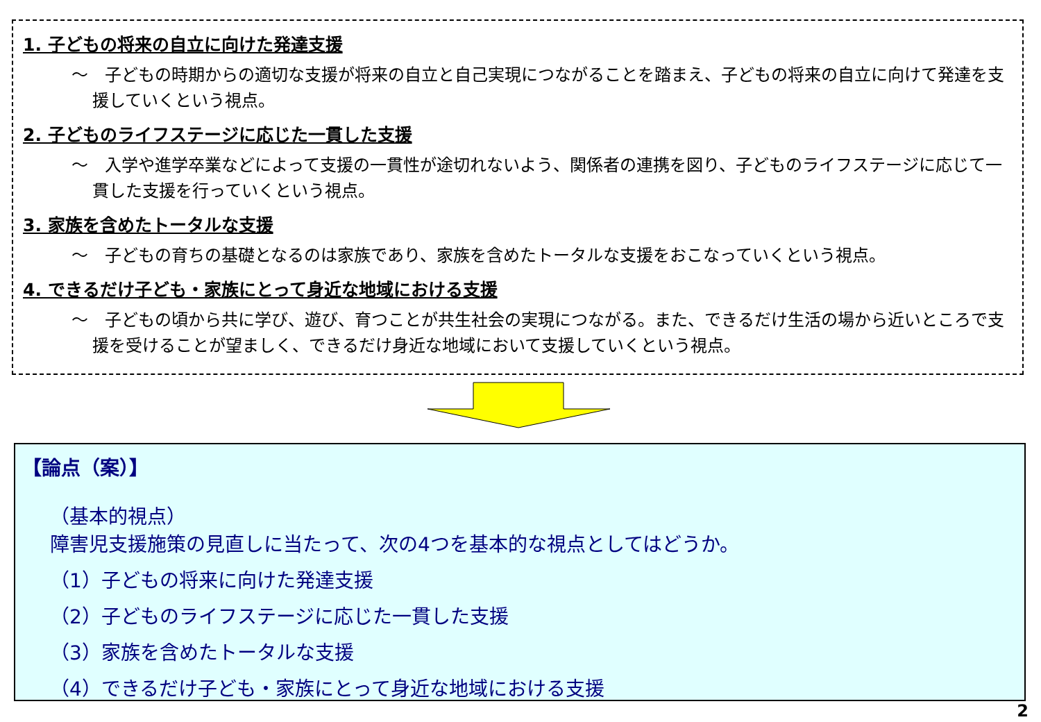1. 子どもの将来の自立に向けた発達支援
～　子どもの時期からの適切な支援が将来の自立と自己実現につながることを踏まえ、子どもの将来の自立に向けて発達を支援していくという視点。
2. 子どものライフステージに応じた一貫した支援
～　入学や進学卒業などによって支援の一貫性が途切れないよう、関係者の連携を図り、子どものライフステージに応じて一貫した支援を行っていくという視点。
3. 家族を含めたトータルな支援
～　子どもの育ちの基礎となるのは家族であり、家族を含めたトータルな支援をおこなっていくという視点。
4. できるだけ子ども・家族にとって身近な地域における支援
～　子どもの頃から共に学び、遊び、育つことが共生社会の実現につながる。また、できるだけ生活の場から近いところで支援を受けることが望ましく、できるだけ身近な地域において支援していくという視点。
【論点（案）】
（基本的視点）
障害児支援施策の見直しに当たって、次の4つを基本的な視点としてはどうか。
（1）子どもの将来に向けた発達支援
（2）子どものライフステージに応じた一貫した支援
（3）家族を含めたトータルな支援
（4）できるだけ子ども・家族にとって身近な地域における支援
2